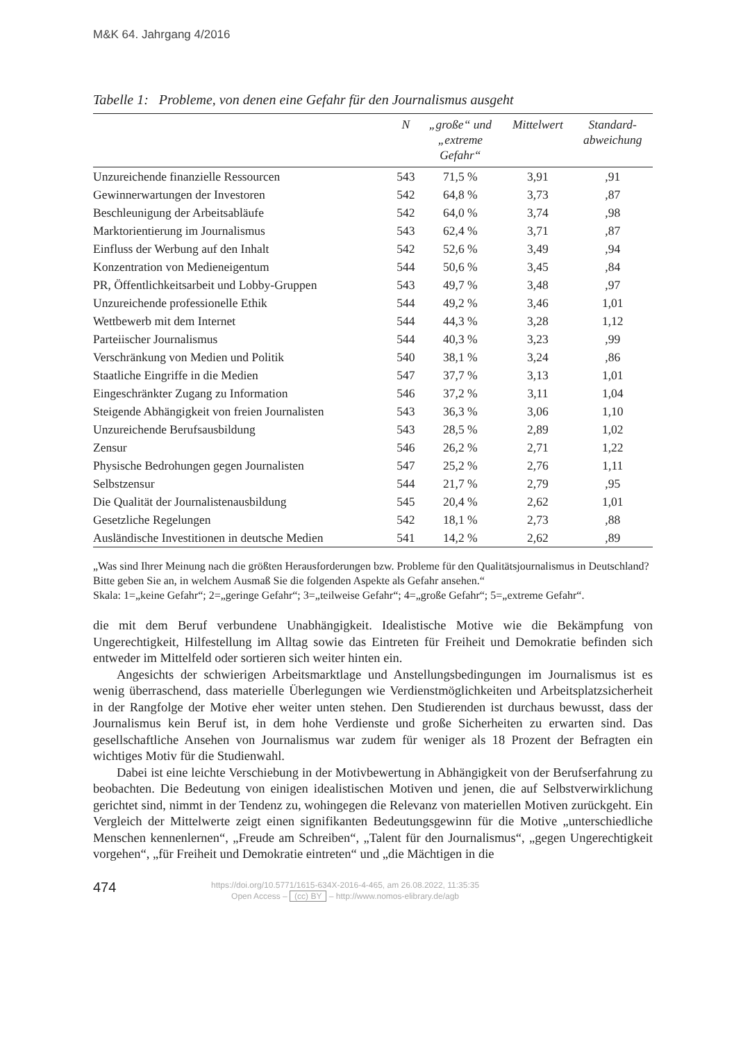M&K 64. Jahrgang 4/2016
Tabelle 1: Probleme, von denen eine Gefahr für den Journalismus ausgeht
| | N | „große“ und „extreme Gefahr“ | Mittelwert | Standard- abweichung |
| --- | --- | --- | --- | --- |
| Unzureichende finanzielle Ressourcen | 543 | 71,5 % | 3,91 | ,91 |
| Gewinnerwartungen der Investoren | 542 | 64,8 % | 3,73 | ,87 |
| Beschleunigung der Arbeitsabläufe | 542 | 64,0 % | 3,74 | ,98 |
| Marktorientierung im Journalismus | 543 | 62,4 % | 3,71 | ,87 |
| Einfluss der Werbung auf den Inhalt | 542 | 52,6 % | 3,49 | ,94 |
| Konzentration von Medieneigentum | 544 | 50,6 % | 3,45 | ,84 |
| PR, Öffentlichkeitsarbeit und Lobby-Gruppen | 543 | 49,7 % | 3,48 | ,97 |
| Unzureichende professionelle Ethik | 544 | 49,2 % | 3,46 | 1,01 |
| Wettbewerb mit dem Internet | 544 | 44,3 % | 3,28 | 1,12 |
| Parteiischer Journalismus | 544 | 40,3 % | 3,23 | ,99 |
| Verschränkung von Medien und Politik | 540 | 38,1 % | 3,24 | ,86 |
| Staatliche Eingriffe in die Medien | 547 | 37,7 % | 3,13 | 1,01 |
| Eingeschränkter Zugang zu Information | 546 | 37,2 % | 3,11 | 1,04 |
| Steigende Abhängigkeit von freien Journalisten | 543 | 36,3 % | 3,06 | 1,10 |
| Unzureichende Berufsausbildung | 543 | 28,5 % | 2,89 | 1,02 |
| Zensur | 546 | 26,2 % | 2,71 | 1,22 |
| Physische Bedrohungen gegen Journalisten | 547 | 25,2 % | 2,76 | 1,11 |
| Selbstzensur | 544 | 21,7 % | 2,79 | ,95 |
| Die Qualität der Journalistenausbildung | 545 | 20,4 % | 2,62 | 1,01 |
| Gesetzliche Regelungen | 542 | 18,1 % | 2,73 | ,88 |
| Ausländische Investitionen in deutsche Medien | 541 | 14,2 % | 2,62 | ,89 |
„Was sind Ihrer Meinung nach die größten Herausforderungen bzw. Probleme für den Qualitätsjournalismus in Deutschland? Bitte geben Sie an, in welchem Ausmaß Sie die folgenden Aspekte als Gefahr ansehen.“
Skala: 1=„keine Gefahr“; 2=„geringe Gefahr“; 3=„teilweise Gefahr“; 4=„große Gefahr“; 5=„extreme Gefahr“.
die mit dem Beruf verbundene Unabhängigkeit. Idealistische Motive wie die Bekämpfung von Ungerechtigkeit, Hilfestellung im Alltag sowie das Eintreten für Freiheit und Demokratie befinden sich entweder im Mittelfeld oder sortieren sich weiter hinten ein.
Angesichts der schwierigen Arbeitsmarktlage und Anstellungsbedingungen im Journalismus ist es wenig überraschend, dass materielle Überlegungen wie Verdienstmöglichkeiten und Arbeitsplatzsicherheit in der Rangfolge der Motive eher weiter unten stehen. Den Studierenden ist durchaus bewusst, dass der Journalismus kein Beruf ist, in dem hohe Verdienste und große Sicherheiten zu erwarten sind. Das gesellschaftliche Ansehen von Journalismus war zudem für weniger als 18 Prozent der Befragten ein wichtiges Motiv für die Studienwahl.
Dabei ist eine leichte Verschiebung in der Motivbewertung in Abhängigkeit von der Berufserfahrung zu beobachten. Die Bedeutung von einigen idealistischen Motiven und jenen, die auf Selbstverwirklichung gerichtet sind, nimmt in der Tendenz zu, wohingegen die Relevanz von materiellen Motiven zurückgeht. Ein Vergleich der Mittelwerte zeigt einen signifikanten Bedeutungsgewinn für die Motive „unterschiedliche Menschen kennenlernen“, „Freude am Schreiben“, „Talent für den Journalismus“, „gegen Ungerechtigkeit vorgehen“, „für Freiheit und Demokratie eintreten“ und „die Mächtigen in die
474
https://doi.org/10.5771/1615-634X-2016-4-465, am 26.08.2022, 11:35:35
Open Access – (cc) BY – http://www.nomos-elibrary.de/agb